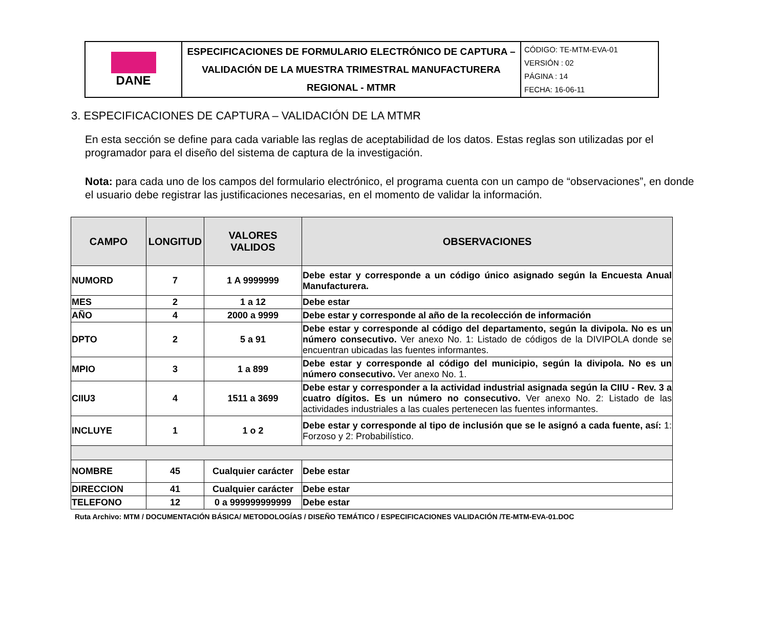| DANE | ESPECIFICACIONES DE FORMULARIO ELECTRÓNICO DE CAPTURA – VALIDACIÓN DE LA MUESTRA TRIMESTRAL MANUFACTURERA REGIONAL - MTMR | CÓDIGO: TE-MTM-EVA-01 VERSIÓN : 02 PÁGINA : 14 FECHA: 16-06-11 |
3. ESPECIFICACIONES DE CAPTURA – VALIDACIÓN DE LA MTMR
En esta sección se define para cada variable las reglas de aceptabilidad de los datos. Estas reglas son utilizadas por el programador para el diseño del sistema de captura de la investigación.
Nota: para cada uno de los campos del formulario electrónico, el programa cuenta con un campo de “observaciones”, en donde el usuario debe registrar las justificaciones necesarias, en el momento de validar la información.
| CAMPO | LONGITUD | VALORES VALIDOS | OBSERVACIONES |
| --- | --- | --- | --- |
| NUMORD | 7 | 1 A 9999999 | Debe estar y corresponde a un código único asignado según la Encuesta Anual Manufacturera. |
| MES | 2 | 1 a 12 | Debe estar |
| AÑO | 4 | 2000 a 9999 | Debe estar y corresponde al año de la recolección de información |
| DPTO | 2 | 5 a 91 | Debe estar y corresponde al código del departamento, según la divipola. No es un número consecutivo. Ver anexo No. 1: Listado de códigos de la DIVIPOLA donde se encuentran ubicadas las fuentes informantes. |
| MPIO | 3 | 1 a 899 | Debe estar y corresponde al código del municipio, según la divipola. No es un número consecutivo. Ver anexo No. 1. |
| CIIU3 | 4 | 1511 a 3699 | Debe estar y corresponder a la actividad industrial asignada según la CIIU - Rev. 3 a cuatro dígitos. Es un número no consecutivo. Ver anexo No. 2: Listado de las actividades industriales a las cuales pertenecen las fuentes informantes. |
| INCLUYE | 1 | 1 o 2 | Debe estar y corresponde al tipo de inclusión que se le asignó a cada fuente, así: 1: Forzoso y 2: Probabilístico. |
| NOMBRE | 45 | Cualquier carácter | Debe estar |
| DIRECCION | 41 | Cualquier carácter | Debe estar |
| TELEFONO | 12 | 0 a 999999999999 | Debe estar |
Ruta Archivo: MTM / DOCUMENTACIÓN BÁSICA/ METODOLOGÍAS / DISEÑO TEMÁTICO / ESPECIFICACIONES VALIDACIÓN /TE-MTM-EVA-01.DOC